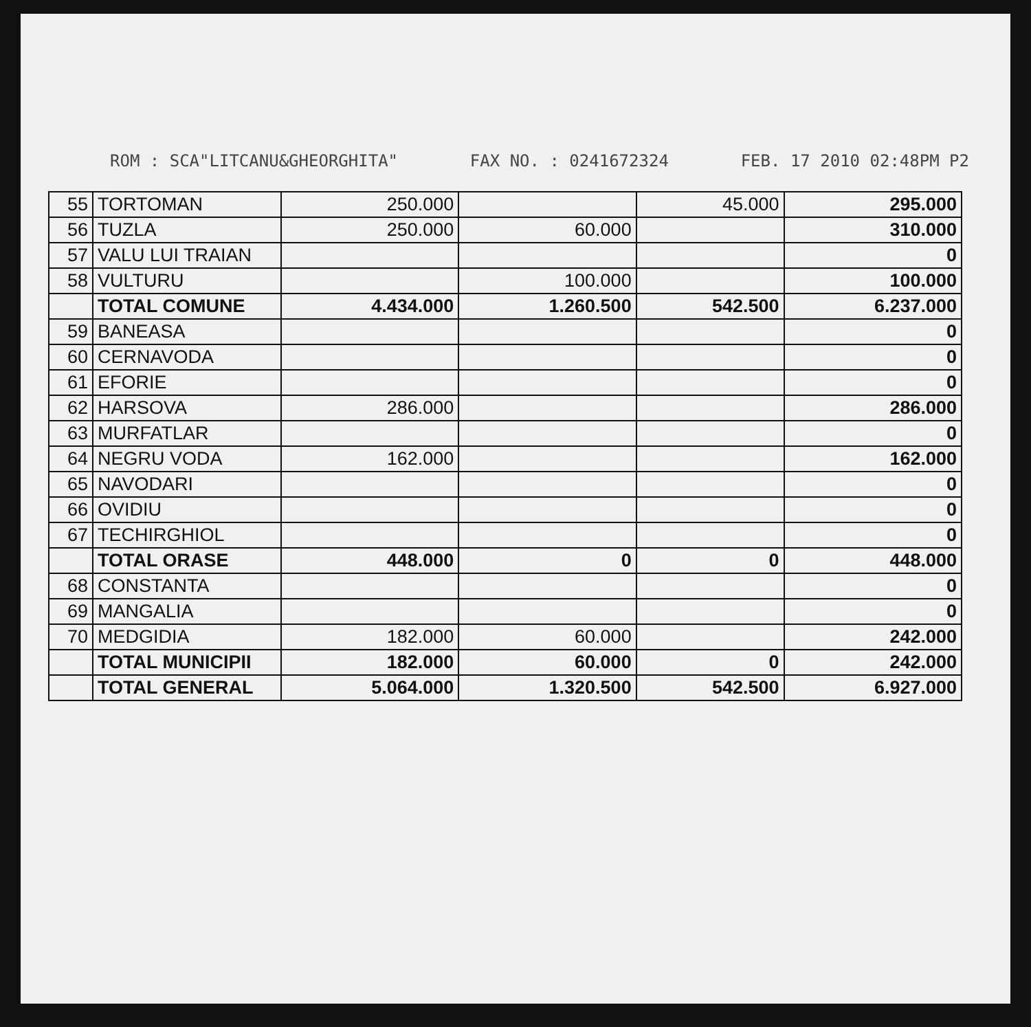ROM : SCA"LITCANU&GHEORGHITA" FAX NO. : 0241672324 FEB. 17 2010 02:48PM P2
| 55 | TORTOMAN | 250.000 | | 45.000 | 295.000 |
| 56 | TUZLA | 250.000 | 60.000 | | 310.000 |
| 57 | VALU LUI TRAIAN | | | | 0 |
| 58 | VULTURU | | 100.000 | | 100.000 |
| | TOTAL COMUNE | 4.434.000 | 1.260.500 | 542.500 | 6.237.000 |
| 59 | BANEASA | | | | 0 |
| 60 | CERNAVODA | | | | 0 |
| 61 | EFORIE | | | | 0 |
| 62 | HARSOVA | 286.000 | | | 286.000 |
| 63 | MURFATLAR | | | | 0 |
| 64 | NEGRU VODA | 162.000 | | | 162.000 |
| 65 | NAVODARI | | | | 0 |
| 66 | OVIDIU | | | | 0 |
| 67 | TECHIRGHIOL | | | | 0 |
| | TOTAL ORASE | 448.000 | 0 | 0 | 448.000 |
| 68 | CONSTANTA | | | | 0 |
| 69 | MANGALIA | | | | 0 |
| 70 | MEDGIDIA | 182.000 | 60.000 | | 242.000 |
| | TOTAL MUNICIPII | 182.000 | 60.000 | 0 | 242.000 |
| | TOTAL GENERAL | 5.064.000 | 1.320.500 | 542.500 | 6.927.000 |